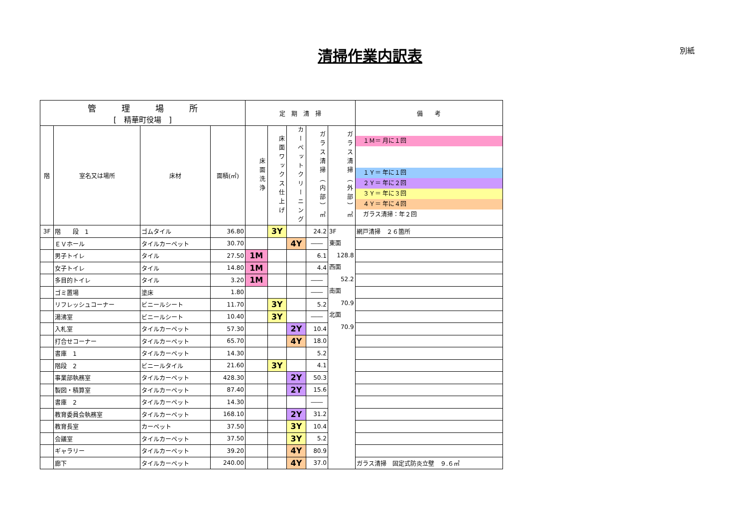清掃作業内訳表 別紙
| 管 理 場 所 [ 精華町役場 ] | | | | 定 期 清 掃 | | | | | 備 考 |
| --- | --- | --- | --- | --- | --- | --- | --- | --- | --- |
| | | | | 床面洗浄 | 床面ワックス仕上げ | カーペットクリーニング | ガラス清掃（内部）㎡ | ガラス清掃（外部）㎡ | １Ｍ＝ 月に１回 １Ｙ＝ 年に１回 ２Ｙ＝ 年に２回 ３Ｙ＝ 年に３回 ４Ｙ＝ 年に４回 ガラス清掃：年２回 |
| 階 | 室名又は場所 | 床材 | 面積(㎡) | | | | | | |
| 3F | 階 段 1 | ゴムタイル | 36.80 | | 3Y | | 24.2 | 3F 東面 128.8 西面 52.2 南面 70.9 北面 70.9 | 網戸清掃 ２６箇所 |
| | ＥＶホール | タイルカーペット | 30.70 | | | 4Y | ―― | | |
| | 男子トイレ | タイル | 27.50 | 1M | | | 6.1 | | |
| | 女子トイレ | タイル | 14.80 | 1M | | | 4.4 | | |
| | 多目的トイレ | タイル | 3.20 | 1M | | | ―― | | |
| | ゴミ置場 | 塗床 | 1.80 | | | | ―― | | |
| | リフレッシュコーナー | ビニールシート | 11.70 | | 3Y | | 5.2 | | |
| | 湯沸室 | ビニールシート | 10.40 | | 3Y | | ―― | | |
| | 入札室 | タイルカーペット | 57.30 | | | 2Y | 10.4 | | |
| | 打合せコーナー | タイルカーペット | 65.70 | | | 4Y | 18.0 | | |
| | 書庫 1 | タイルカーペット | 14.30 | | | | 5.2 | | |
| | 階段 2 | ビニールタイル | 21.60 | | 3Y | | 4.1 | | |
| | 事業部執務室 | タイルカーペット | 428.30 | | | 2Y | 50.3 | | |
| | 製図・積算室 | タイルカーペット | 87.40 | | | 2Y | 15.6 | | |
| | 書庫 2 | タイルカーペット | 14.30 | | | | ―― | | |
| | 教育委員会執務室 | タイルカーペット | 168.10 | | | 2Y | 31.2 | | |
| | 教育長室 | カーペット | 37.50 | | | 3Y | 10.4 | | |
| | 会議室 | タイルカーペット | 37.50 | | | 3Y | 5.2 | | |
| | ギャラリー | タイルカーペット | 39.20 | | | 4Y | 80.9 | | |
| | 廊下 | タイルカーペット | 240.00 | | | 4Y | 37.0 | | ガラス清掃 固定式防炎立壁 ９.６㎡ |